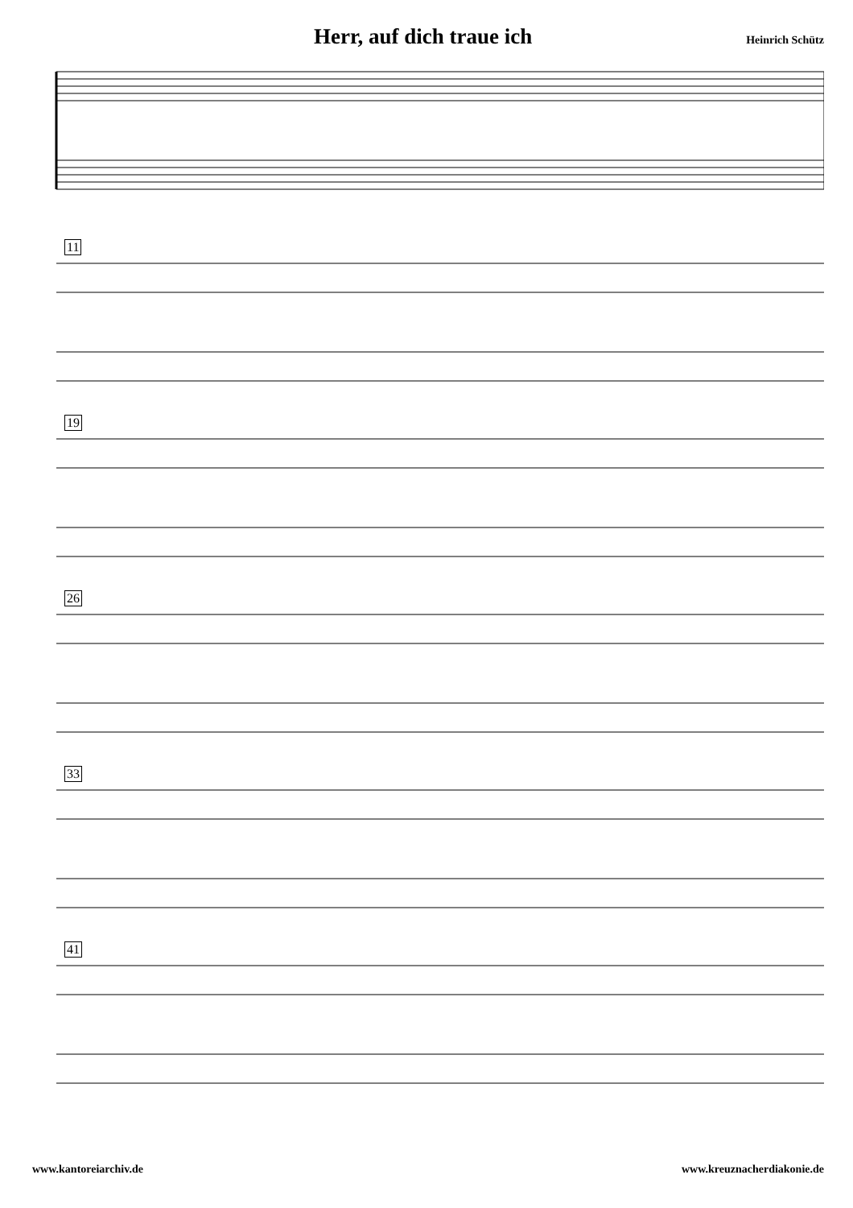Herr, auf dich traue ich
Heinrich Schütz
11
19
26
33
41
www.kantoreiarchiv.de www.kreuznacherdiakonie.de